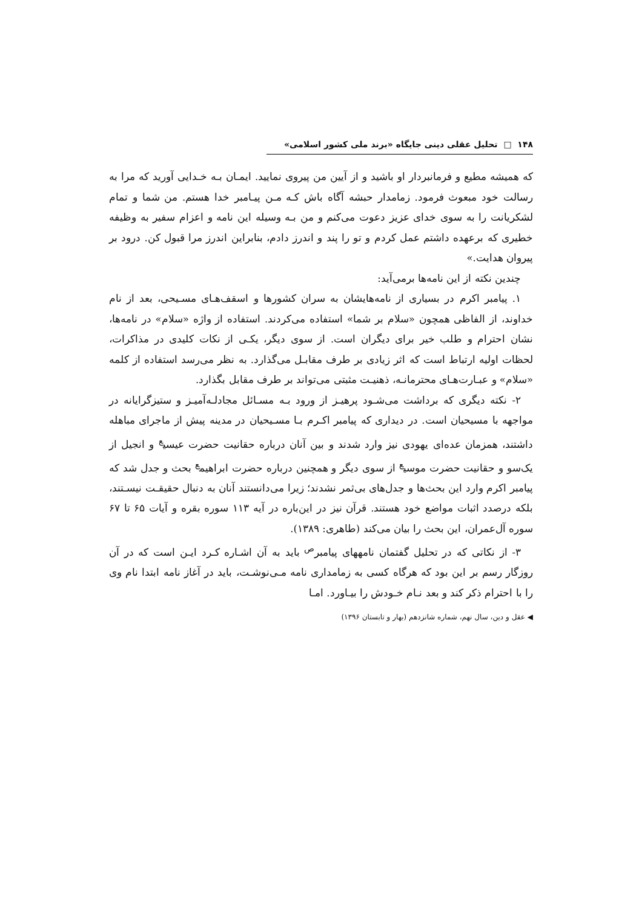۱۴۸ □ تحلیل عقلی دینی جایگاه «برند ملی کشور اسلامی»
که همیشه مطیع و فرمانبردار او باشید و از آیین من پیروی نمایید. ایمـان بـه خـدایی آورید که مرا به رسالت خود مبعوث فرمود. زمامدار حبشه آگاه باش کـه مـن پیـامبر خدا هستم. من شما و تمام لشکریانت را به سوی خدای عزیز دعوت می‌کنم و من بـه وسیله این نامه و اعزام سفیر به وظیفه خطیری که برعهده داشتم عمل کردم و تو را پند و اندرز دادم، بنابراین اندرز مرا قبول کن. درود بر پیروان هدایت.»
چندین نکته از این نامه‌ها برمی‌آید:
۱. پیامبر اکرم در بسیاری از نامه‌هایشان به سران کشورها و اسقف‌هـای مسـیحی، بعد از نام خداوند، از الفاظی همچون «سلام بر شما» استفاده می‌کردند. استفاده از واژه «سلام» در نامه‌ها، نشان احترام و طلب خیر برای دیگران است. از سوی دیگر، یکـی از نکات کلیدی در مذاکرات، لحظات اولیه ارتباط است که اثر زیادی بر طرف مقابـل می‌گذارد. به نظر می‌رسد استفاده از کلمه «سلام» و عبـارت‌هـای محترمانـه، ذهنیـت مثبتی می‌تواند بر طرف مقابل بگذارد.
۲- نکته دیگری که برداشت می‌شـود پرهیـز از ورود بـه مسـائل مجادلـه‌آمیـز و ستیزگرایانه در مواجهه با مسیحیان است. در دیداری که پیامبر اکـرم بـا مسـیحیان در مدینه پیش از ماجرای مباهله داشتند، همزمان عده‌ای یهودی نیز وارد شدند و بین آنان درباره حقانیت حضرت عیسی<sup>ع</sup> و انجیل از یک‌سو و حقانیت حضرت موسی<sup>ع</sup> از سوی دیگر و همچنین درباره حضرت ابراهیم<sup>ع</sup> بحث و جدل شد که پیامبر اکرم وارد این بحث‌ها و جدل‌های بی‌ثمر نشدند؛ زیرا می‌دانستند آنان به دنبال حقیقـت نیسـتند، بلکه درصدد اثبات مواضع خود هستند. قرآن نیز در این‌باره در آیه ۱۱۳ سوره بقره و آیات ۶۵ تا ۶۷ سوره آل‌عمران، این بحث را بیان می‌کند (طاهری: ۱۳۸۹).
۳- از نکاتی که در تحلیل گفتمان نامههای پیامبر<sup>ص</sup> باید به آن اشـاره کـرد ایـن است که در آن روزگار رسم بر این بود که هرگاه کسی به زمامداری نامه مـی‌نوشـت، باید در آغاز نامه ابتدا نام وی را با احترام ذکر کند و بعد نـام خـودش را بیـاورد. امـا
◀ عقل و دین، سال نهم، شماره شانزدهم (بهار و تابستان ۱۳۹۶)